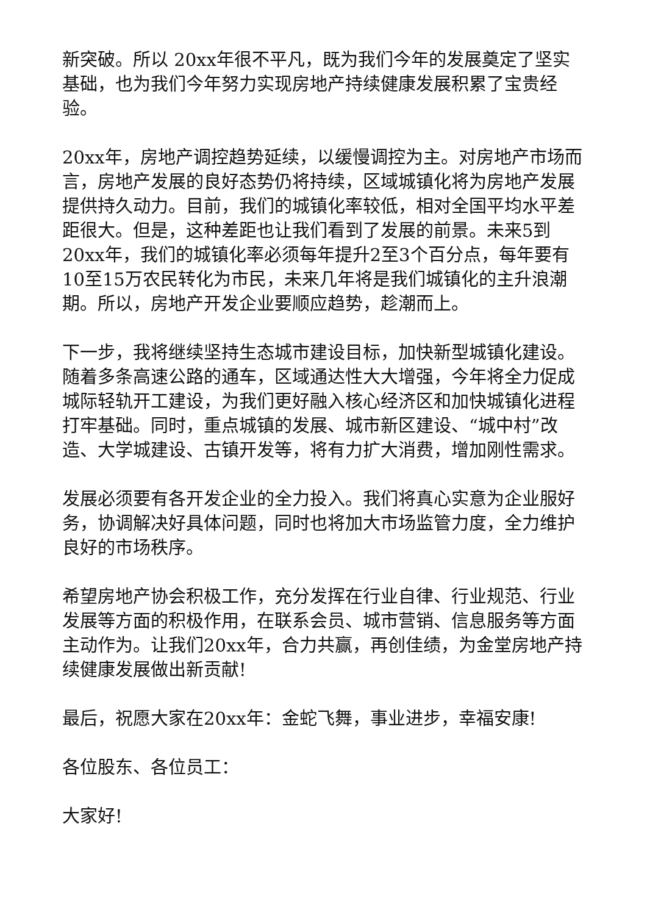新突破。所以 20xx年很不平凡，既为我们今年的发展奠定了坚实基础，也为我们今年努力实现房地产持续健康发展积累了宝贵经验。
20xx年，房地产调控趋势延续，以缓慢调控为主。对房地产市场而言，房地产发展的良好态势仍将持续，区域城镇化将为房地产发展提供持久动力。目前，我们的城镇化率较低，相对全国平均水平差距很大。但是，这种差距也让我们看到了发展的前景。未来5到20xx年，我们的城镇化率必须每年提升2至3个百分点，每年要有10至15万农民转化为市民，未来几年将是我们城镇化的主升浪潮期。所以，房地产开发企业要顺应趋势，趁潮而上。
下一步，我将继续坚持生态城市建设目标，加快新型城镇化建设。随着多条高速公路的通车，区域通达性大大增强，今年将全力促成城际轻轨开工建设，为我们更好融入核心经济区和加快城镇化进程打牢基础。同时，重点城镇的发展、城市新区建设、“城中村”改造、大学城建设、古镇开发等，将有力扩大消费，增加刚性需求。
发展必须要有各开发企业的全力投入。我们将真心实意为企业服好务，协调解决好具体问题，同时也将加大市场监管力度，全力维护良好的市场秩序。
希望房地产协会积极工作，充分发挥在行业自律、行业规范、行业发展等方面的积极作用，在联系会员、城市营销、信息服务等方面主动作为。让我们20xx年，合力共赢，再创佳绩，为金堂房地产持续健康发展做出新贡献!
最后，祝愿大家在20xx年：金蛇飞舞，事业进步，幸福安康!
各位股东、各位员工：
大家好!